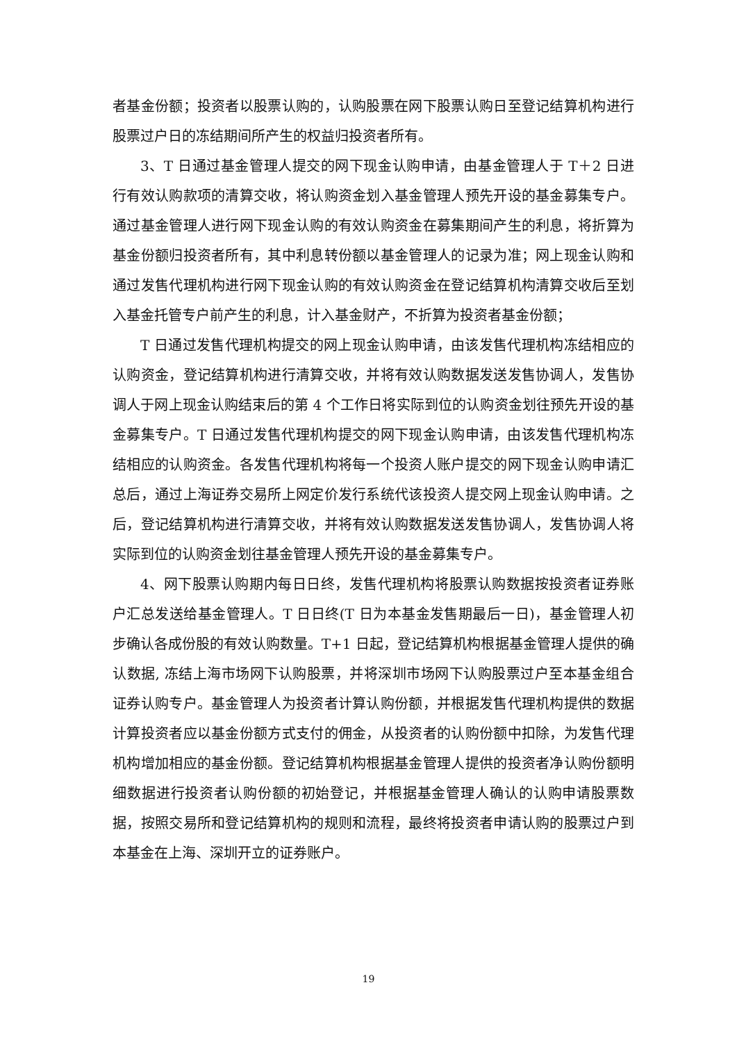者基金份额；投资者以股票认购的，认购股票在网下股票认购日至登记结算机构进行股票过户日的冻结期间所产生的权益归投资者所有。
3、T 日通过基金管理人提交的网下现金认购申请，由基金管理人于 T＋2 日进行有效认购款项的清算交收，将认购资金划入基金管理人预先开设的基金募集专户。通过基金管理人进行网下现金认购的有效认购资金在募集期间产生的利息，将折算为基金份额归投资者所有，其中利息转份额以基金管理人的记录为准；网上现金认购和通过发售代理机构进行网下现金认购的有效认购资金在登记结算机构清算交收后至划入基金托管专户前产生的利息，计入基金财产，不折算为投资者基金份额；
T 日通过发售代理机构提交的网上现金认购申请，由该发售代理机构冻结相应的认购资金，登记结算机构进行清算交收，并将有效认购数据发送发售协调人，发售协调人于网上现金认购结束后的第 4 个工作日将实际到位的认购资金划往预先开设的基金募集专户。T 日通过发售代理机构提交的网下现金认购申请，由该发售代理机构冻结相应的认购资金。各发售代理机构将每一个投资人账户提交的网下现金认购申请汇总后，通过上海证券交易所上网定价发行系统代该投资人提交网上现金认购申请。之后，登记结算机构进行清算交收，并将有效认购数据发送发售协调人，发售协调人将实际到位的认购资金划往基金管理人预先开设的基金募集专户。
4、网下股票认购期内每日日终，发售代理机构将股票认购数据按投资者证券账户汇总发送给基金管理人。T 日日终(T 日为本基金发售期最后一日)，基金管理人初步确认各成份股的有效认购数量。T+1 日起，登记结算机构根据基金管理人提供的确认数据, 冻结上海市场网下认购股票，并将深圳市场网下认购股票过户至本基金组合证券认购专户。基金管理人为投资者计算认购份额，并根据发售代理机构提供的数据计算投资者应以基金份额方式支付的佣金，从投资者的认购份额中扣除，为发售代理机构增加相应的基金份额。登记结算机构根据基金管理人提供的投资者净认购份额明细数据进行投资者认购份额的初始登记，并根据基金管理人确认的认购申请股票数据，按照交易所和登记结算机构的规则和流程，最终将投资者申请认购的股票过户到本基金在上海、深圳开立的证券账户。
19